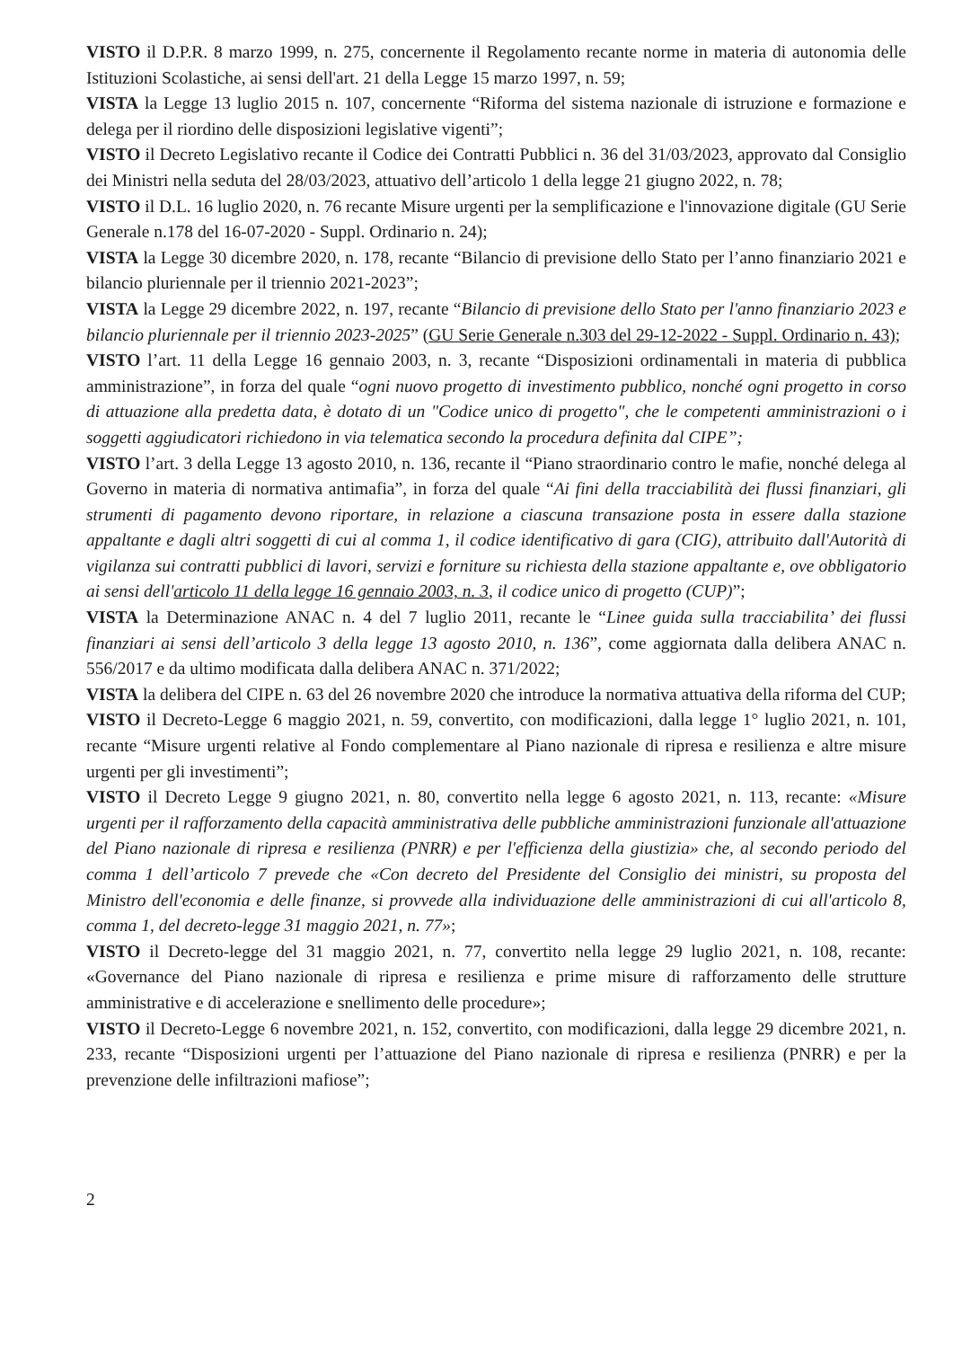VISTO il D.P.R. 8 marzo 1999, n. 275, concernente il Regolamento recante norme in materia di autonomia delle Istituzioni Scolastiche, ai sensi dell'art. 21 della Legge 15 marzo 1997, n. 59;
VISTA la Legge 13 luglio 2015 n. 107, concernente “Riforma del sistema nazionale di istruzione e formazione e delega per il riordino delle disposizioni legislative vigenti”;
VISTO il Decreto Legislativo recante il Codice dei Contratti Pubblici n. 36 del 31/03/2023, approvato dal Consiglio dei Ministri nella seduta del 28/03/2023, attuativo dell’articolo 1 della legge 21 giugno 2022, n. 78;
VISTO il D.L. 16 luglio 2020, n. 76 recante Misure urgenti per la semplificazione e l'innovazione digitale (GU Serie Generale n.178 del 16-07-2020 - Suppl. Ordinario n. 24);
VISTA la Legge 30 dicembre 2020, n. 178, recante “Bilancio di previsione dello Stato per l’anno finanziario 2021 e bilancio pluriennale per il triennio 2021-2023”;
VISTA la Legge 29 dicembre 2022, n. 197, recante “Bilancio di previsione dello Stato per l'anno finanziario 2023 e bilancio pluriennale per il triennio 2023-2025” (GU Serie Generale n.303 del 29-12-2022 - Suppl. Ordinario n. 43);
VISTO l’art. 11 della Legge 16 gennaio 2003, n. 3, recante “Disposizioni ordinamentali in materia di pubblica amministrazione”, in forza del quale “ogni nuovo progetto di investimento pubblico, nonché ogni progetto in corso di attuazione alla predetta data, è dotato di un "Codice unico di progetto", che le competenti amministrazioni o i soggetti aggiudicatori richiedono in via telematica secondo la procedura definita dal CIPE”;
VISTO l’art. 3 della Legge 13 agosto 2010, n. 136, recante il “Piano straordinario contro le mafie, nonché delega al Governo in materia di normativa antimafia”, in forza del quale “Ai fini della tracciabilità dei flussi finanziari, gli strumenti di pagamento devono riportare, in relazione a ciascuna transazione posta in essere dalla stazione appaltante e dagli altri soggetti di cui al comma 1, il codice identificativo di gara (CIG), attribuito dall'Autorità di vigilanza sui contratti pubblici di lavori, servizi e forniture su richiesta della stazione appaltante e, ove obbligatorio ai sensi dell'articolo 11 della legge 16 gennaio 2003, n. 3, il codice unico di progetto (CUP)”;
VISTA la Determinazione ANAC n. 4 del 7 luglio 2011, recante le “Linee guida sulla tracciabilita’ dei flussi finanziari ai sensi dell’articolo 3 della legge 13 agosto 2010, n. 136”, come aggiornata dalla delibera ANAC n. 556/2017 e da ultimo modificata dalla delibera ANAC n. 371/2022;
VISTA la delibera del CIPE n. 63 del 26 novembre 2020 che introduce la normativa attuativa della riforma del CUP;
VISTO il Decreto-Legge 6 maggio 2021, n. 59, convertito, con modificazioni, dalla legge 1° luglio 2021, n. 101, recante “Misure urgenti relative al Fondo complementare al Piano nazionale di ripresa e resilienza e altre misure urgenti per gli investimenti”;
VISTO il Decreto Legge 9 giugno 2021, n. 80, convertito nella legge 6 agosto 2021, n. 113, recante: «Misure urgenti per il rafforzamento della capacità amministrativa delle pubbliche amministrazioni funzionale all'attuazione del Piano nazionale di ripresa e resilienza (PNRR) e per l'efficienza della giustizia» che, al secondo periodo del comma 1 dell’articolo 7 prevede che «Con decreto del Presidente del Consiglio dei ministri, su proposta del Ministro dell'economia e delle finanze, si provvede alla individuazione delle amministrazioni di cui all'articolo 8, comma 1, del decreto-legge 31 maggio 2021, n. 77»;
VISTO il Decreto-legge del 31 maggio 2021, n. 77, convertito nella legge 29 luglio 2021, n. 108, recante: «Governance del Piano nazionale di ripresa e resilienza e prime misure di rafforzamento delle strutture amministrative e di accelerazione e snellimento delle procedure»;
VISTO il Decreto-Legge 6 novembre 2021, n. 152, convertito, con modificazioni, dalla legge 29 dicembre 2021, n. 233, recante “Disposizioni urgenti per l’attuazione del Piano nazionale di ripresa e resilienza (PNRR) e per la prevenzione delle infiltrazioni mafiose”;
2